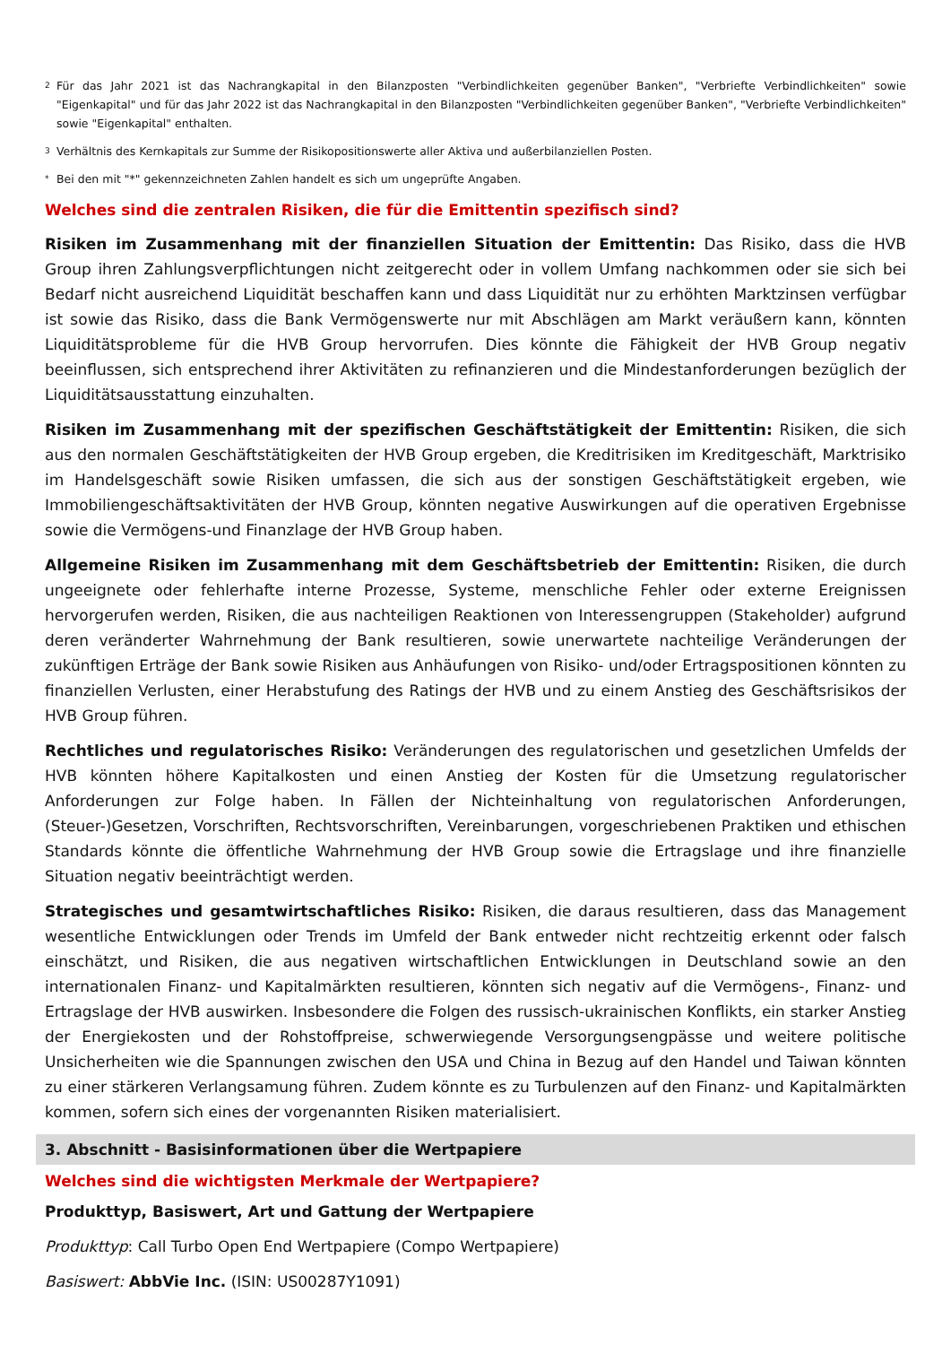2 Für das Jahr 2021 ist das Nachrangkapital in den Bilanzposten "Verbindlichkeiten gegenüber Banken", "Verbriefte Verbindlichkeiten" sowie "Eigenkapital" und für das Jahr 2022 ist das Nachrangkapital in den Bilanzposten "Verbindlichkeiten gegenüber Banken", "Verbriefte Verbindlichkeiten" sowie "Eigenkapital" enthalten.
3 Verhältnis des Kernkapitals zur Summe der Risikopositionswerte aller Aktiva und außerbilanziellen Posten.
* Bei den mit "*" gekennzeichneten Zahlen handelt es sich um ungeprüfte Angaben.
Welches sind die zentralen Risiken, die für die Emittentin spezifisch sind?
Risiken im Zusammenhang mit der finanziellen Situation der Emittentin: Das Risiko, dass die HVB Group ihren Zahlungsverpflichtungen nicht zeitgerecht oder in vollem Umfang nachkommen oder sie sich bei Bedarf nicht ausreichend Liquidität beschaffen kann und dass Liquidität nur zu erhöhten Marktzinsen verfügbar ist sowie das Risiko, dass die Bank Vermögenswerte nur mit Abschlägen am Markt veräußern kann, könnten Liquiditätsprobleme für die HVB Group hervorrufen. Dies könnte die Fähigkeit der HVB Group negativ beeinflussen, sich entsprechend ihrer Aktivitäten zu refinanzieren und die Mindestanforderungen bezüglich der Liquiditätsausstattung einzuhalten.
Risiken im Zusammenhang mit der spezifischen Geschäftstätigkeit der Emittentin: Risiken, die sich aus den normalen Geschäftstätigkeiten der HVB Group ergeben, die Kreditrisiken im Kreditgeschäft, Marktrisiko im Handelsgeschäft sowie Risiken umfassen, die sich aus der sonstigen Geschäftstätigkeit ergeben, wie Immobiliengeschäftsaktivitäten der HVB Group, könnten negative Auswirkungen auf die operativen Ergebnisse sowie die Vermögens-und Finanzlage der HVB Group haben.
Allgemeine Risiken im Zusammenhang mit dem Geschäftsbetrieb der Emittentin: Risiken, die durch ungeeignete oder fehlerhafte interne Prozesse, Systeme, menschliche Fehler oder externe Ereignissen hervorgerufen werden, Risiken, die aus nachteiligen Reaktionen von Interessengruppen (Stakeholder) aufgrund deren veränderter Wahrnehmung der Bank resultieren, sowie unerwartete nachteilige Veränderungen der zukünftigen Erträge der Bank sowie Risiken aus Anhäufungen von Risiko- und/oder Ertragspositionen könnten zu finanziellen Verlusten, einer Herabstufung des Ratings der HVB und zu einem Anstieg des Geschäftsrisikos der HVB Group führen.
Rechtliches und regulatorisches Risiko: Veränderungen des regulatorischen und gesetzlichen Umfelds der HVB könnten höhere Kapitalkosten und einen Anstieg der Kosten für die Umsetzung regulatorischer Anforderungen zur Folge haben. In Fällen der Nichteinhaltung von regulatorischen Anforderungen, (Steuer-)Gesetzen, Vorschriften, Rechtsvorschriften, Vereinbarungen, vorgeschriebenen Praktiken und ethischen Standards könnte die öffentliche Wahrnehmung der HVB Group sowie die Ertragslage und ihre finanzielle Situation negativ beeinträchtigt werden.
Strategisches und gesamtwirtschaftliches Risiko: Risiken, die daraus resultieren, dass das Management wesentliche Entwicklungen oder Trends im Umfeld der Bank entweder nicht rechtzeitig erkennt oder falsch einschätzt, und Risiken, die aus negativen wirtschaftlichen Entwicklungen in Deutschland sowie an den internationalen Finanz- und Kapitalmärkten resultieren, könnten sich negativ auf die Vermögens-, Finanz- und Ertragslage der HVB auswirken. Insbesondere die Folgen des russisch-ukrainischen Konflikts, ein starker Anstieg der Energiekosten und der Rohstoffpreise, schwerwiegende Versorgungsengpässe und weitere politische Unsicherheiten wie die Spannungen zwischen den USA und China in Bezug auf den Handel und Taiwan könnten zu einer stärkeren Verlangsamung führen. Zudem könnte es zu Turbulenzen auf den Finanz- und Kapitalmärkten kommen, sofern sich eines der vorgenannten Risiken materialisiert.
3. Abschnitt - Basisinformationen über die Wertpapiere
Welches sind die wichtigsten Merkmale der Wertpapiere?
Produkttyp, Basiswert, Art und Gattung der Wertpapiere
Produkttyp: Call Turbo Open End Wertpapiere (Compo Wertpapiere)
Basiswert: AbbVie Inc. (ISIN: US00287Y1091)